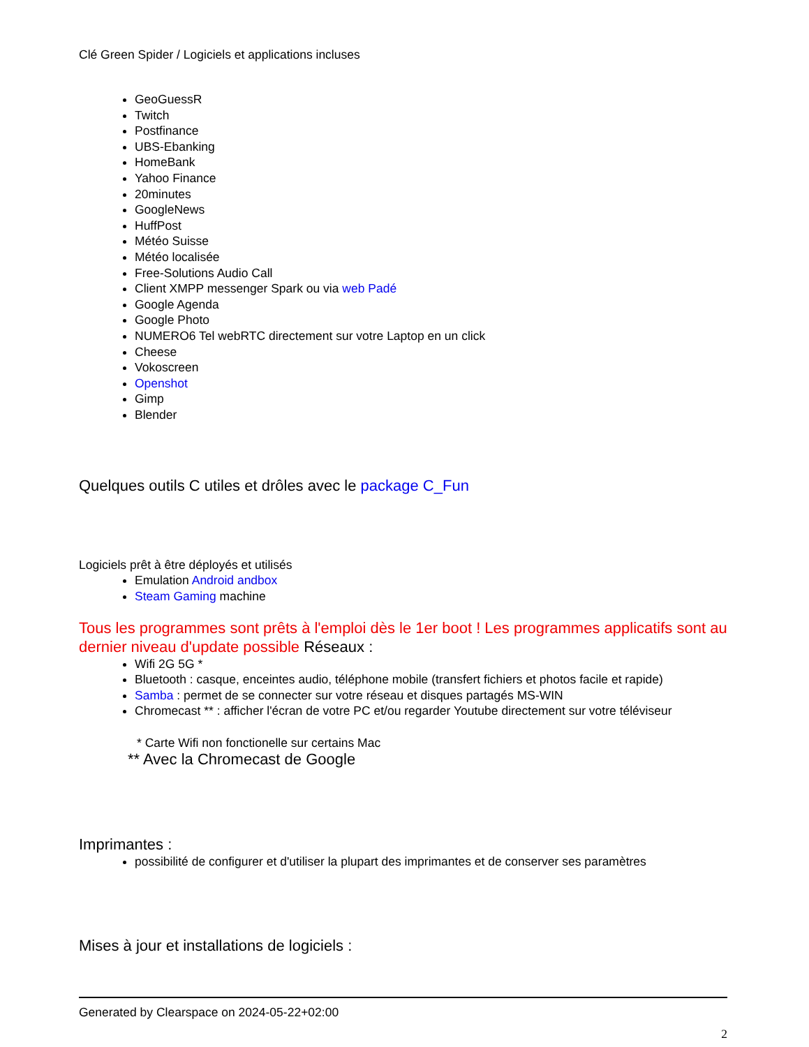Clé Green Spider / Logiciels et applications incluses
GeoGuessR
Twitch
Postfinance
UBS-Ebanking
HomeBank
Yahoo Finance
20minutes
GoogleNews
HuffPost
Météo Suisse
Météo localisée
Free-Solutions Audio Call
Client XMPP messenger Spark ou via web Padé
Google Agenda
Google Photo
NUMERO6 Tel webRTC directement sur votre Laptop en un click
Cheese
Vokoscreen
Openshot
Gimp
Blender
Quelques outils C utiles et drôles avec le package C_Fun
Logiciels prêt à être déployés et utilisés
Emulation Android andbox
Steam Gaming machine
Tous les programmes sont prêts à l'emploi dès le 1er boot ! Les programmes applicatifs sont au dernier niveau d'update possible Réseaux :
Wifi 2G 5G *
Bluetooth : casque, enceintes audio, téléphone mobile (transfert fichiers et photos facile et rapide)
Samba : permet de se connecter sur votre réseau et disques partagés MS-WIN
Chromecast ** : afficher l'écran de votre PC et/ou regarder Youtube directement sur votre téléviseur
* Carte Wifi non fonctionelle sur certains Mac
** Avec la Chromecast de Google
Imprimantes :
possibilité de configurer et d'utiliser la plupart des imprimantes et de conserver ses paramètres
Mises à jour et installations de logiciels :
Generated by Clearspace on 2024-05-22+02:00
2